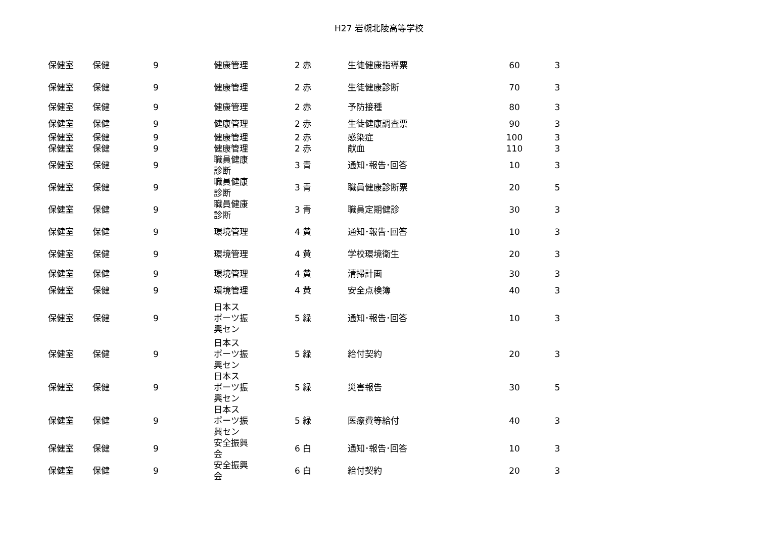H27 岩槻北陵高等学校
| 保健室 | 保健 | 9 | 健康管理 | 2 赤 | 生徒健康指導票 | 60 | 3 |
| 保健室 | 保健 | 9 | 健康管理 | 2 赤 | 生徒健康診断 | 70 | 3 |
| 保健室 | 保健 | 9 | 健康管理 | 2 赤 | 予防接種 | 80 | 3 |
| 保健室 | 保健 | 9 | 健康管理 | 2 赤 | 生徒健康調査票 | 90 | 3 |
| 保健室 | 保健 | 9 | 健康管理 | 2 赤 | 感染症 | 100 | 3 |
| 保健室 | 保健 | 9 | 健康管理 | 2 赤 | 献血 | 110 | 3 |
| 保健室 | 保健 | 9 | 職員健康 診断 | 3 青 | 通知･報告･回答 | 10 | 3 |
| 保健室 | 保健 | 9 | 職員健康 診断 | 3 青 | 職員健康診断票 | 20 | 5 |
| 保健室 | 保健 | 9 | 職員健康 診断 | 3 青 | 職員定期健診 | 30 | 3 |
| 保健室 | 保健 | 9 | 環境管理 | 4 黄 | 通知･報告･回答 | 10 | 3 |
| 保健室 | 保健 | 9 | 環境管理 | 4 黄 | 学校環境衛生 | 20 | 3 |
| 保健室 | 保健 | 9 | 環境管理 | 4 黄 | 清掃計画 | 30 | 3 |
| 保健室 | 保健 | 9 | 環境管理 | 4 黄 | 安全点検簿 | 40 | 3 |
| 保健室 | 保健 | 9 | 日本ス ポーツ振 興セン | 5 緑 | 通知･報告･回答 | 10 | 3 |
| 保健室 | 保健 | 9 | 日本ス ポーツ振 興セン | 5 緑 | 給付契約 | 20 | 3 |
| 保健室 | 保健 | 9 | 日本ス ポーツ振 興セン | 5 緑 | 災害報告 | 30 | 5 |
| 保健室 | 保健 | 9 | 日本ス ポーツ振 興セン | 5 緑 | 医療費等給付 | 40 | 3 |
| 保健室 | 保健 | 9 | 安全振興 会 | 6 白 | 通知･報告･回答 | 10 | 3 |
| 保健室 | 保健 | 9 | 安全振興 会 | 6 白 | 給付契約 | 20 | 3 |